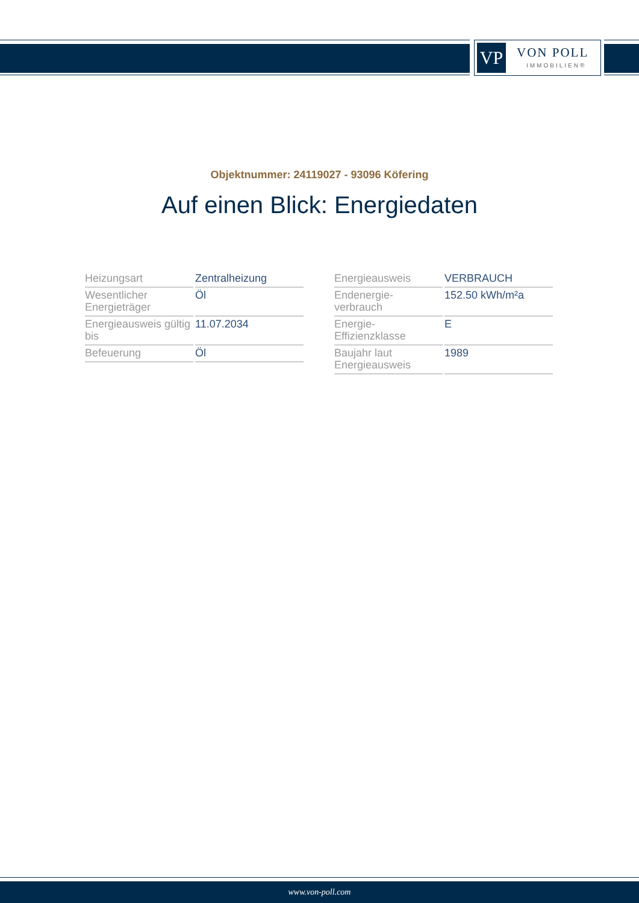VP VON POLL
IMMOBILIEN®
Objektnummer: 24119027 - 93096 Köfering
Auf einen Blick: Energiedaten
| Heizungsart | Zentralheizung |
| Wesentlicher Energieträger | Öl |
| Energieausweis gültig bis | 11.07.2034 |
| Befeuerung | Öl |
| Energieausweis | VERBRAUCH |
| Endenergie- verbrauch | 152.50 kWh/m²a |
| Energie- Effizienzklasse | E |
| Baujahr laut Energieausweis | 1989 |
www.von-poll.com